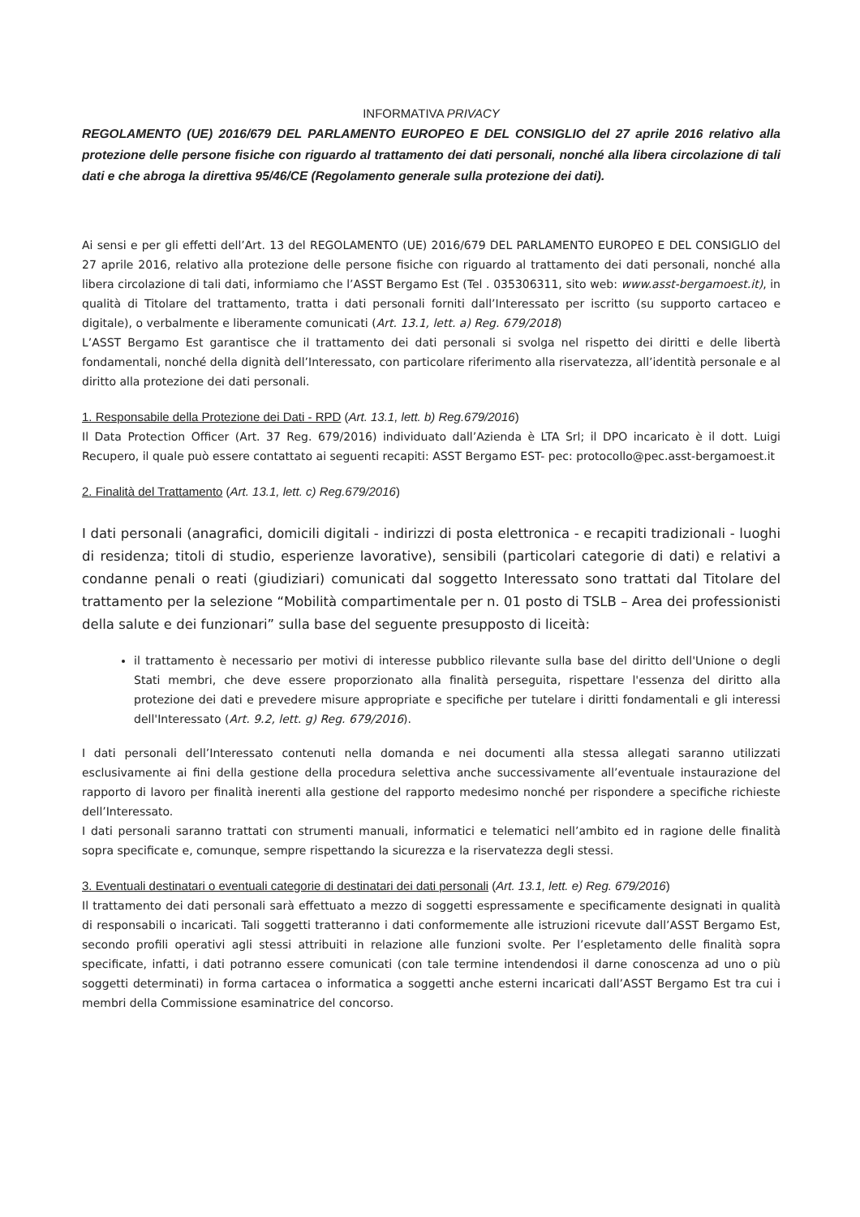INFORMATIVA PRIVACY
REGOLAMENTO (UE) 2016/679 DEL PARLAMENTO EUROPEO E DEL CONSIGLIO del 27 aprile 2016 relativo alla protezione delle persone fisiche con riguardo al trattamento dei dati personali, nonché alla libera circolazione di tali dati e che abroga la direttiva 95/46/CE (Regolamento generale sulla protezione dei dati).
Ai sensi e per gli effetti dell’Art. 13 del REGOLAMENTO (UE) 2016/679 DEL PARLAMENTO EUROPEO E DEL CONSIGLIO del 27 aprile 2016, relativo alla protezione delle persone fisiche con riguardo al trattamento dei dati personali, nonché alla libera circolazione di tali dati, informiamo che l’ASST Bergamo Est (Tel . 035306311, sito web: www.asst-bergamoest.it), in qualità di Titolare del trattamento, tratta i dati personali forniti dall’Interessato per iscritto (su supporto cartaceo e digitale), o verbalmente e liberamente comunicati (Art. 13.1, lett. a) Reg. 679/2018)
L’ASST Bergamo Est garantisce che il trattamento dei dati personali si svolga nel rispetto dei diritti e delle libertà fondamentali, nonché della dignità dell’Interessato, con particolare riferimento alla riservatezza, all’identità personale e al diritto alla protezione dei dati personali.
1. Responsabile della Protezione dei Dati - RPD (Art. 13.1, lett. b) Reg.679/2016)
Il Data Protection Officer (Art. 37 Reg. 679/2016) individuato dall’Azienda è LTA Srl; il DPO incaricato è il dott. Luigi Recupero, il quale può essere contattato ai seguenti recapiti: ASST Bergamo EST- pec: protocollo@pec.asst-bergamoest.it
2. Finalità del Trattamento (Art. 13.1, lett. c) Reg.679/2016)
I dati personali (anagrafici, domicili digitali - indirizzi di posta elettronica - e recapiti tradizionali - luoghi di residenza; titoli di studio, esperienze lavorative), sensibili (particolari categorie di dati) e relativi a condanne penali o reati (giudiziari) comunicati dal soggetto Interessato sono trattati dal Titolare del trattamento per la selezione “Mobilità compartimentale per n. 01 posto di TSLB – Area dei professionisti della salute e dei funzionari” sulla base del seguente presupposto di liceità:
il trattamento è necessario per motivi di interesse pubblico rilevante sulla base del diritto dell'Unione o degli Stati membri, che deve essere proporzionato alla finalità perseguita, rispettare l'essenza del diritto alla protezione dei dati e prevedere misure appropriate e specifiche per tutelare i diritti fondamentali e gli interessi dell'Interessato (Art. 9.2, lett. g) Reg. 679/2016).
I dati personali dell’Interessato contenuti nella domanda e nei documenti alla stessa allegati saranno utilizzati esclusivamente ai fini della gestione della procedura selettiva anche successivamente all’eventuale instaurazione del rapporto di lavoro per finalità inerenti alla gestione del rapporto medesimo nonché per rispondere a specifiche richieste dell’Interessato.
I dati personali saranno trattati con strumenti manuali, informatici e telematici nell’ambito ed in ragione delle finalità sopra specificate e, comunque, sempre rispettando la sicurezza e la riservatezza degli stessi.
3. Eventuali destinatari o eventuali categorie di destinatari dei dati personali (Art. 13.1, lett. e) Reg. 679/2016)
Il trattamento dei dati personali sarà effettuato a mezzo di soggetti espressamente e specificamente designati in qualità di responsabili o incaricati. Tali soggetti tratteranno i dati conformemente alle istruzioni ricevute dall’ASST Bergamo Est, secondo profili operativi agli stessi attribuiti in relazione alle funzioni svolte. Per l’espletamento delle finalità sopra specificate, infatti, i dati potranno essere comunicati (con tale termine intendendosi il darne conoscenza ad uno o più soggetti determinati) in forma cartacea o informatica a soggetti anche esterni incaricati dall’ASST Bergamo Est tra cui i membri della Commissione esaminatrice del concorso.